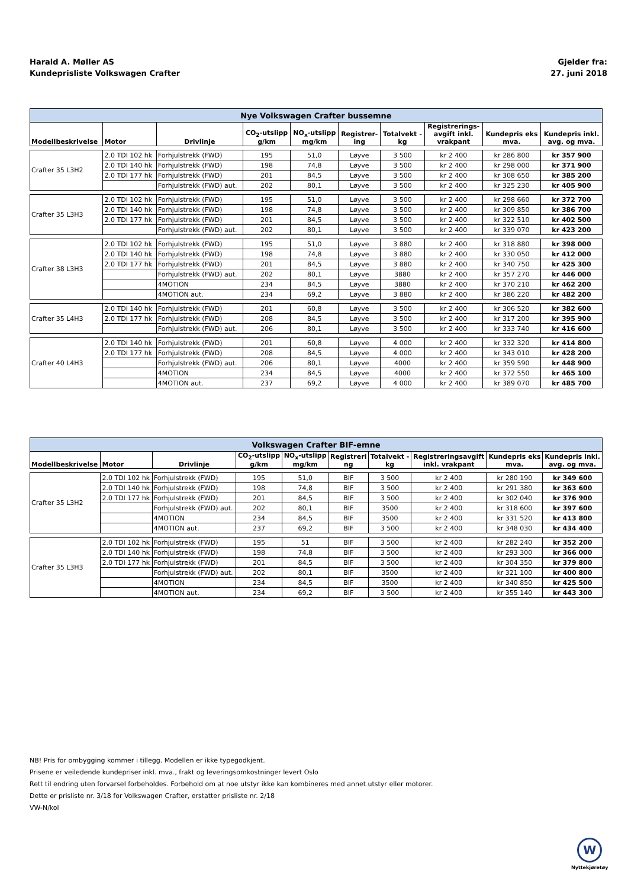Harald A. Møller AS
Kundeprisliste Volkswagen Crafter
Gjelder fra:
27. juni 2018
| Nye Volkswagen Crafter bussemne | | | | | | | | | |
| --- | --- | --- | --- | --- | --- | --- | --- | --- | --- |
| Modellbeskrivelse | Motor | Drivlinje | CO<sub>2</sub>-utslipp g/km | NO<sub>x</sub>-utslipp mg/km | Registrer- ing | Totalvekt - kg | Registrerings- avgift inkl. vrakpant | Kundepris eks mva. | Kundepris inkl. avg. og mva. |
| Crafter 35 L3H2 | 2.0 TDI 102 hk | Forhjulstrekk (FWD) | 195 | 51,0 | Løyve | 3 500 | kr 2 400 | kr 286 800 | kr 357 900 |
| | 2.0 TDI 140 hk | Forhjulstrekk (FWD) | 198 | 74,8 | Løyve | 3 500 | kr 2 400 | kr 298 000 | kr 371 900 |
| | 2.0 TDI 177 hk | Forhjulstrekk (FWD) | 201 | 84,5 | Løyve | 3 500 | kr 2 400 | kr 308 650 | kr 385 200 |
| | | Forhjulstrekk (FWD) aut. | 202 | 80,1 | Løyve | 3 500 | kr 2 400 | kr 325 230 | kr 405 900 |
| Crafter 35 L3H3 | 2.0 TDI 102 hk | Forhjulstrekk (FWD) | 195 | 51,0 | Løyve | 3 500 | kr 2 400 | kr 298 660 | kr 372 700 |
| | 2.0 TDI 140 hk | Forhjulstrekk (FWD) | 198 | 74,8 | Løyve | 3 500 | kr 2 400 | kr 309 850 | kr 386 700 |
| | 2.0 TDI 177 hk | Forhjulstrekk (FWD) | 201 | 84,5 | Løyve | 3 500 | kr 2 400 | kr 322 510 | kr 402 500 |
| | | Forhjulstrekk (FWD) aut. | 202 | 80,1 | Løyve | 3 500 | kr 2 400 | kr 339 070 | kr 423 200 |
| Crafter 38 L3H3 | 2.0 TDI 102 hk | Forhjulstrekk (FWD) | 195 | 51,0 | Løyve | 3 880 | kr 2 400 | kr 318 880 | kr 398 000 |
| | 2.0 TDI 140 hk | Forhjulstrekk (FWD) | 198 | 74,8 | Løyve | 3 880 | kr 2 400 | kr 330 050 | kr 412 000 |
| | 2.0 TDI 177 hk | Forhjulstrekk (FWD) | 201 | 84,5 | Løyve | 3 880 | kr 2 400 | kr 340 750 | kr 425 300 |
| | | Forhjulstrekk (FWD) aut. | 202 | 80,1 | Løyve | 3880 | kr 2 400 | kr 357 270 | kr 446 000 |
| | | 4MOTION | 234 | 84,5 | Løyve | 3880 | kr 2 400 | kr 370 210 | kr 462 200 |
| | | 4MOTION aut. | 234 | 69,2 | Løyve | 3 880 | kr 2 400 | kr 386 220 | kr 482 200 |
| Crafter 35 L4H3 | 2.0 TDI 140 hk | Forhjulstrekk (FWD) | 201 | 60,8 | Løyve | 3 500 | kr 2 400 | kr 306 520 | kr 382 600 |
| | 2.0 TDI 177 hk | Forhjulstrekk (FWD) | 208 | 84,5 | Løyve | 3 500 | kr 2 400 | kr 317 200 | kr 395 900 |
| | | Forhjulstrekk (FWD) aut. | 206 | 80,1 | Løyve | 3 500 | kr 2 400 | kr 333 740 | kr 416 600 |
| Crafter 40 L4H3 | 2.0 TDI 140 hk | Forhjulstrekk (FWD) | 201 | 60,8 | Løyve | 4 000 | kr 2 400 | kr 332 320 | kr 414 800 |
| | 2.0 TDI 177 hk | Forhjulstrekk (FWD) | 208 | 84,5 | Løyve | 4 000 | kr 2 400 | kr 343 010 | kr 428 200 |
| | | Forhjulstrekk (FWD) aut. | 206 | 80,1 | Løyve | 4000 | kr 2 400 | kr 359 590 | kr 448 900 |
| | | 4MOTION | 234 | 84,5 | Løyve | 4000 | kr 2 400 | kr 372 550 | kr 465 100 |
| | | 4MOTION aut. | 237 | 69,2 | Løyve | 4 000 | kr 2 400 | kr 389 070 | kr 485 700 |
| Volkswagen Crafter BIF-emne | | | | | | | | | |
| --- | --- | --- | --- | --- | --- | --- | --- | --- | --- |
| Modellbeskrivelse | Motor | Drivlinje | CO<sub>2</sub>-utslipp g/km | NO<sub>x</sub>-utslipp mg/km | Registreri ng | Totalvekt - kg | Registreringsavgift inkl. vrakpant | Kundepris eks mva. | Kundepris inkl. avg. og mva. |
| Crafter 35 L3H2 | 2.0 TDI 102 hk | Forhjulstrekk (FWD) | 195 | 51,0 | BIF | 3 500 | kr 2 400 | kr 280 190 | kr 349 600 |
| | 2.0 TDI 140 hk | Forhjulstrekk (FWD) | 198 | 74,8 | BIF | 3 500 | kr 2 400 | kr 291 380 | kr 363 600 |
| | 2.0 TDI 177 hk | Forhjulstrekk (FWD) | 201 | 84,5 | BIF | 3 500 | kr 2 400 | kr 302 040 | kr 376 900 |
| | | Forhjulstrekk (FWD) aut. | 202 | 80,1 | BIF | 3500 | kr 2 400 | kr 318 600 | kr 397 600 |
| | | 4MOTION | 234 | 84,5 | BIF | 3500 | kr 2 400 | kr 331 520 | kr 413 800 |
| | | 4MOTION aut. | 237 | 69,2 | BIF | 3 500 | kr 2 400 | kr 348 030 | kr 434 400 |
| Crafter 35 L3H3 | 2.0 TDI 102 hk | Forhjulstrekk (FWD) | 195 | 51 | BIF | 3 500 | kr 2 400 | kr 282 240 | kr 352 200 |
| | 2.0 TDI 140 hk | Forhjulstrekk (FWD) | 198 | 74,8 | BIF | 3 500 | kr 2 400 | kr 293 300 | kr 366 000 |
| | 2.0 TDI 177 hk | Forhjulstrekk (FWD) | 201 | 84,5 | BIF | 3 500 | kr 2 400 | kr 304 350 | kr 379 800 |
| | | Forhjulstrekk (FWD) aut. | 202 | 80,1 | BIF | 3500 | kr 2 400 | kr 321 100 | kr 400 800 |
| | | 4MOTION | 234 | 84,5 | BIF | 3500 | kr 2 400 | kr 340 850 | kr 425 500 |
| | | 4MOTION aut. | 234 | 69,2 | BIF | 3 500 | kr 2 400 | kr 355 140 | kr 443 300 |
NB! Pris for ombygging kommer i tillegg. Modellen er ikke typegodkjent.
Prisene er veiledende kundepriser inkl. mva., frakt og leveringsomkostninger levert Oslo
Rett til endring uten forvarsel forbeholdes. Forbehold om at noe utstyr ikke kan kombineres med annet utstyr eller motorer.
Dette er prisliste nr. 3/18 for Volkswagen Crafter, erstatter prisliste nr. 2/18
VW-N/kol
W
Nyttekjøretøy